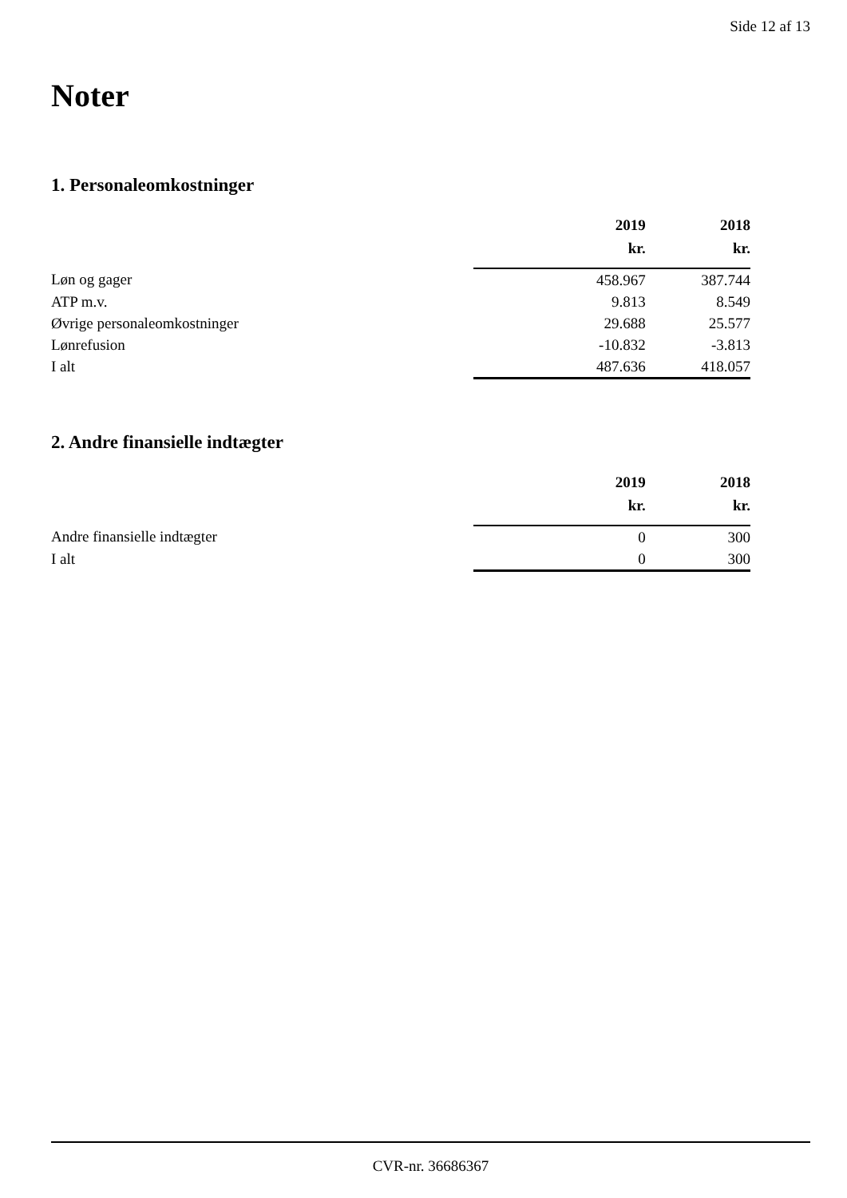Side 12 af 13
Noter
1. Personaleomkostninger
| | 2019 | 2018 |
| | kr. | kr. |
| Løn og gager | 458.967 | 387.744 |
| ATP m.v. | 9.813 | 8.549 |
| Øvrige personaleomkostninger | 29.688 | 25.577 |
| Lønrefusion | -10.832 | -3.813 |
| I alt | 487.636 | 418.057 |
2. Andre finansielle indtægter
| | 2019 | 2018 |
| | kr. | kr. |
| Andre finansielle indtægter | 0 | 300 |
| I alt | 0 | 300 |
CVR-nr. 36686367